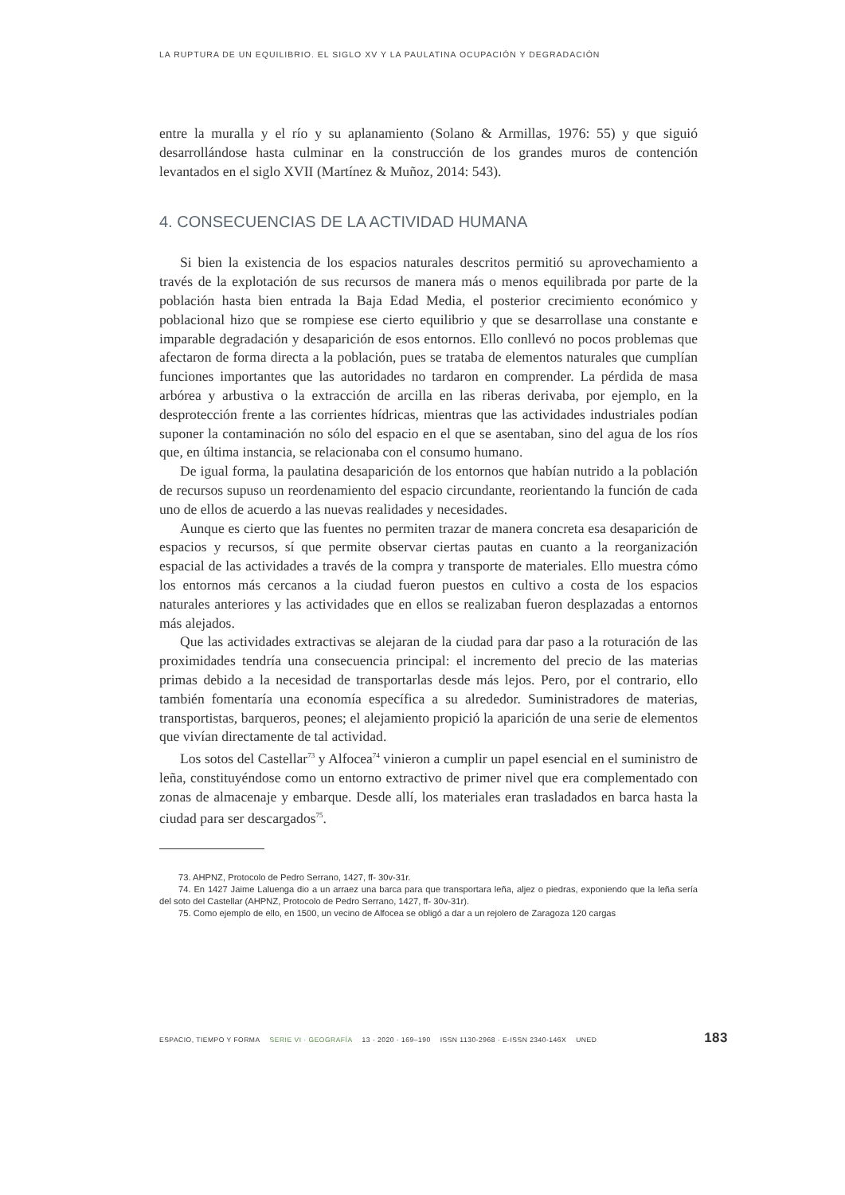LA RUPTURA DE UN EQUILIBRIO. EL SIGLO XV Y LA PAULATINA OCUPACIÓN Y DEGRADACIÓN
entre la muralla y el río y su aplanamiento (Solano & Armillas, 1976: 55) y que siguió desarrollándose hasta culminar en la construcción de los grandes muros de contención levantados en el siglo XVII (Martínez & Muñoz, 2014: 543).
4. CONSECUENCIAS DE LA ACTIVIDAD HUMANA
Si bien la existencia de los espacios naturales descritos permitió su aprovechamiento a través de la explotación de sus recursos de manera más o menos equilibrada por parte de la población hasta bien entrada la Baja Edad Media, el posterior crecimiento económico y poblacional hizo que se rompiese ese cierto equilibrio y que se desarrollase una constante e imparable degradación y desaparición de esos entornos. Ello conllevó no pocos problemas que afectaron de forma directa a la población, pues se trataba de elementos naturales que cumplían funciones importantes que las autoridades no tardaron en comprender. La pérdida de masa arbórea y arbustiva o la extracción de arcilla en las riberas derivaba, por ejemplo, en la desprotección frente a las corrientes hídricas, mientras que las actividades industriales podían suponer la contaminación no sólo del espacio en el que se asentaban, sino del agua de los ríos que, en última instancia, se relacionaba con el consumo humano.
De igual forma, la paulatina desaparición de los entornos que habían nutrido a la población de recursos supuso un reordenamiento del espacio circundante, reorientando la función de cada uno de ellos de acuerdo a las nuevas realidades y necesidades.
Aunque es cierto que las fuentes no permiten trazar de manera concreta esa desaparición de espacios y recursos, sí que permite observar ciertas pautas en cuanto a la reorganización espacial de las actividades a través de la compra y transporte de materiales. Ello muestra cómo los entornos más cercanos a la ciudad fueron puestos en cultivo a costa de los espacios naturales anteriores y las actividades que en ellos se realizaban fueron desplazadas a entornos más alejados.
Que las actividades extractivas se alejaran de la ciudad para dar paso a la roturación de las proximidades tendría una consecuencia principal: el incremento del precio de las materias primas debido a la necesidad de transportarlas desde más lejos. Pero, por el contrario, ello también fomentaría una economía específica a su alrededor. Suministradores de materias, transportistas, barqueros, peones; el alejamiento propició la aparición de una serie de elementos que vivían directamente de tal actividad.
Los sotos del Castellar<sup>73</sup> y Alfocea<sup>74</sup> vinieron a cumplir un papel esencial en el suministro de leña, constituyéndose como un entorno extractivo de primer nivel que era complementado con zonas de almacenaje y embarque. Desde allí, los materiales eran trasladados en barca hasta la ciudad para ser descargados<sup>75</sup>.
73. AHPNZ, Protocolo de Pedro Serrano, 1427, ff- 30v-31r.
74. En 1427 Jaime Laluenga dio a un arraez una barca para que transportara leña, aljez o piedras, exponiendo que la leña sería del soto del Castellar (AHPNZ, Protocolo de Pedro Serrano, 1427, ff- 30v-31r).
75. Como ejemplo de ello, en 1500, un vecino de Alfocea se obligó a dar a un rejolero de Zaragoza 120 cargas
ESPACIO, TIEMPO Y FORMA SERIE VI · GEOGRAFÍA 13 · 2020 · 169–190 ISSN 1130-2968 · E-ISSN 2340-146X UNED 183